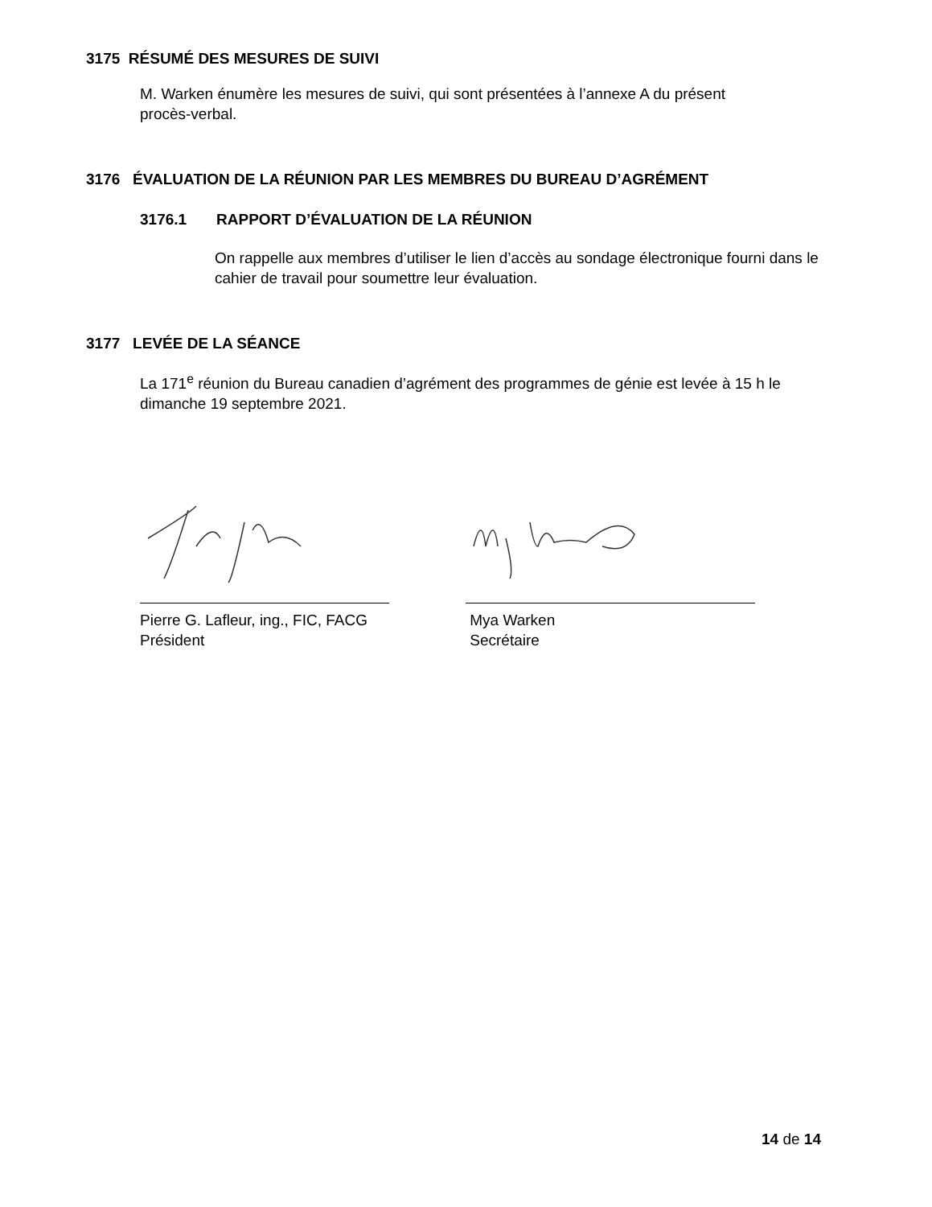3175 RÉSUMÉ DES MESURES DE SUIVI
M. Warken énumère les mesures de suivi, qui sont présentées à l’annexe A du présent procès-verbal.
3176 ÉVALUATION DE LA RÉUNION PAR LES MEMBRES DU BUREAU D’AGRÉMENT
3176.1 RAPPORT D’ÉVALUATION DE LA RÉUNION
On rappelle aux membres d’utiliser le lien d’accès au sondage électronique fourni dans le cahier de travail pour soumettre leur évaluation.
3177 LEVÉE DE LA SÉANCE
La 171<sup>e</sup> réunion du Bureau canadien d’agrément des programmes de génie est levée à 15 h le dimanche 19 septembre 2021.
Pierre G. Lafleur, ing., FIC, FACG
Président
Mya Warken
Secrétaire
14 de 14